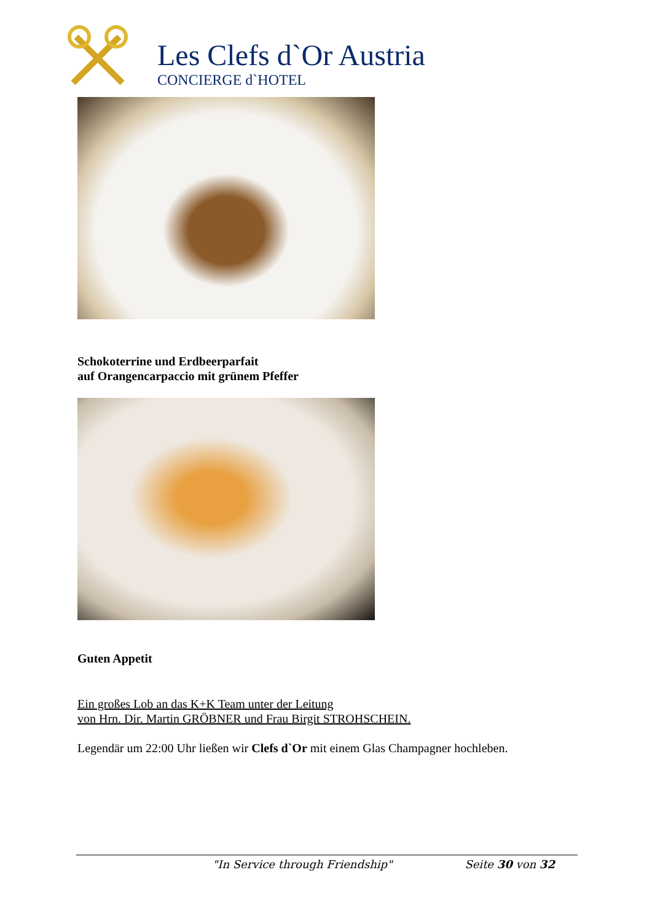Les Clefs d`Or Austria
CONCIERGE d`HOTEL
Schokoterrine und Erdbeerparfait
auf Orangencarpaccio mit grünem Pfeffer
Guten Appetit
Ein großes Lob an das K+K Team unter der Leitung
von Hrn. Dir. Martin GRÖBNER und Frau Birgit STROHSCHEIN.
Legendär um 22:00 Uhr ließen wir Clefs d`Or mit einem Glas Champagner hochleben.
"In Service through Friendship" Seite 30 von 32